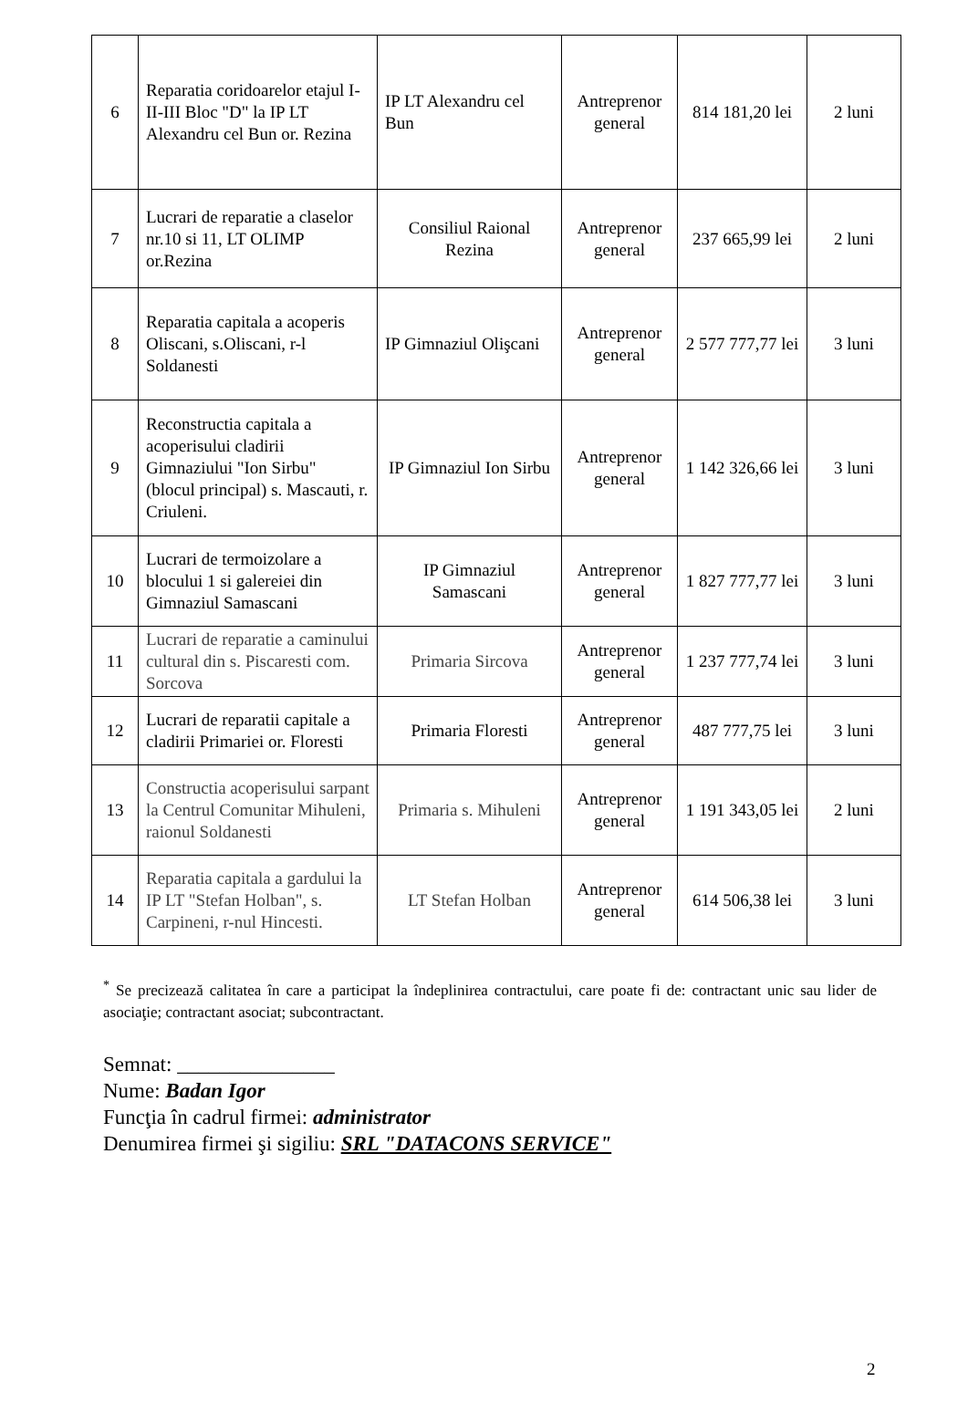| 6 | Reparatia coridoarelor etajul I-II-III Bloc "D" la IP LT Alexandru cel Bun or. Rezina | IP LT Alexandru cel Bun | Antreprenor general | 814 181,20 lei | 2 luni |
| 7 | Lucrari de reparatie a claselor nr.10 si 11, LT OLIMP or.Rezina | Consiliul Raional Rezina | Antreprenor general | 237 665,99 lei | 2 luni |
| 8 | Reparatia capitala a acoperis Oliscani, s.Oliscani, r-l Soldanesti | IP Gimnaziul Olişcani | Antreprenor general | 2 577 777,77 lei | 3 luni |
| 9 | Reconstructia capitala a acoperisului cladirii Gimnaziului "Ion Sirbu" (blocul principal) s. Mascauti, r. Criuleni. | IP Gimnaziul Ion Sirbu | Antreprenor general | 1 142 326,66 lei | 3 luni |
| 10 | Lucrari de termoizolare a blocului 1 si galereiei din Gimnaziul Samascani | IP Gimnaziul Samascani | Antreprenor general | 1 827 777,77 lei | 3 luni |
| 11 | Lucrari de reparatie a caminului cultural din s. Piscaresti com. Sorcova | Primaria Sircova | Antreprenor general | 1 237 777,74 lei | 3 luni |
| 12 | Lucrari de reparatii capitale a cladirii Primariei or. Floresti | Primaria Floresti | Antreprenor general | 487 777,75 lei | 3 luni |
| 13 | Constructia acoperisului sarpant la Centrul Comunitar Mihuleni, raionul Soldanesti | Primaria s. Mihuleni | Antreprenor general | 1 191 343,05 lei | 2 luni |
| 14 | Reparatia capitala a gardului la IP LT "Stefan Holban", s. Carpineni, r-nul Hincesti. | LT Stefan Holban | Antreprenor general | 614 506,38 lei | 3 luni |
<sup>*</sup> Se precizează calitatea în care a participat la îndeplinirea contractului, care poate fi de: contractant unic sau lider de asociaţie; contractant asociat; subcontractant.
Semnat: _______________
Nume: Badan Igor
Funcţia în cadrul firmei: administrator
Denumirea firmei şi sigiliu: SRL "DATACONS SERVICE"
2